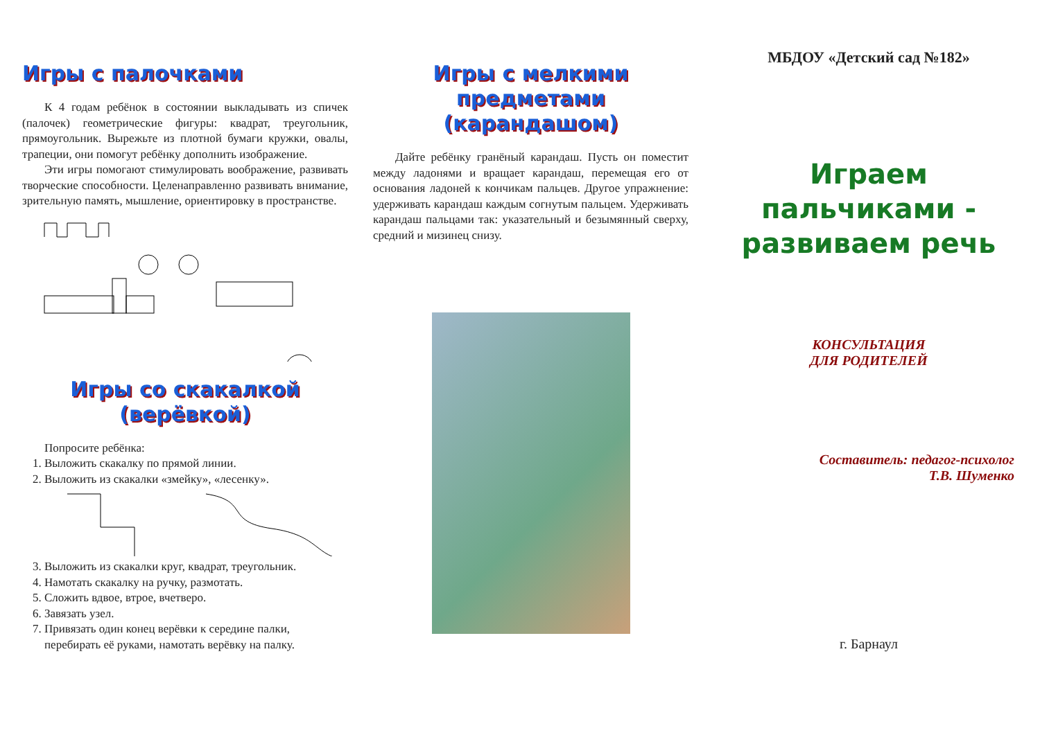Игры с палочками
К 4 годам ребёнок в состоянии выкладывать из спичек (палочек) геометрические фигуры: квадрат, треугольник, прямоугольник. Вырежьте из плотной бумаги кружки, овалы, трапеции, они помогут ребёнку дополнить изображение.
Эти игры помогают стимулировать воображение, развивать творческие способности. Целенаправленно развивать внимание, зрительную память, мышление, ориентировку в пространстве.
Игры со скакалкой
(верёвкой)
Попросите ребёнка:
1. Выложить скакалку по прямой линии.
2. Выложить из скакалки «змейку», «лесенку».
3. Выложить из скакалки круг, квадрат, треугольник.
4. Намотать скакалку на ручку, размотать.
5. Сложить вдвое, втрое, вчетверо.
6. Завязать узел.
7. Привязать один конец верёвки к середине палки, перебирать её руками, намотать верёвку на палку.
Игры с мелкими
предметами (карандашом)
Дайте ребёнку гранёный карандаш. Пусть он поместит между ладонями и вращает карандаш, перемещая его от основания ладоней к кончикам пальцев. Другое упражнение: удерживать карандаш каждым согнутым пальцем. Удерживать карандаш пальцами так: указательный и безымянный сверху, средний и мизинец снизу.
МБДОУ «Детский сад №182»
Играем
пальчиками -
развиваем речь
КОНСУЛЬТАЦИЯ
ДЛЯ РОДИТЕЛЕЙ
Составитель: педагог-психолог
Т.В. Шуменко
г. Барнаул